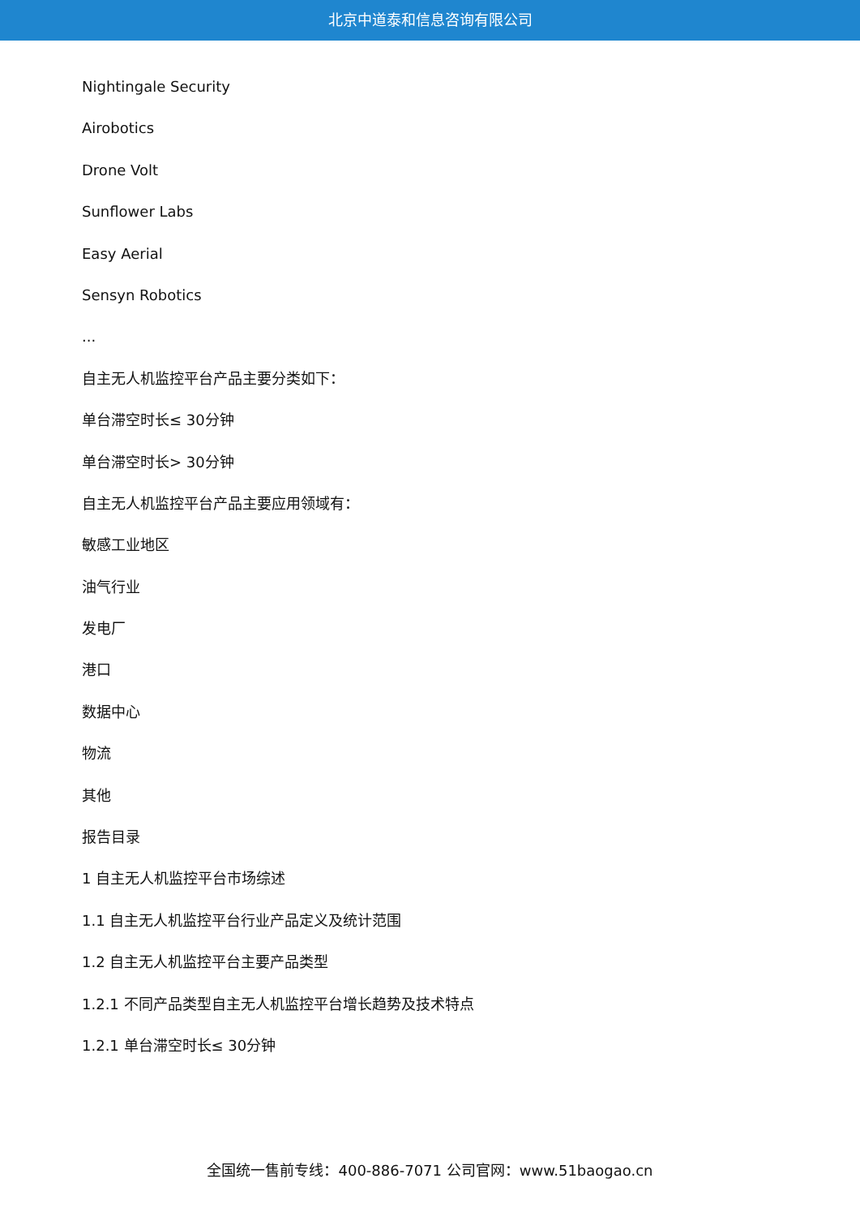北京中道泰和信息咨询有限公司
Nightingale Security
Airobotics
Drone Volt
Sunflower Labs
Easy Aerial
Sensyn Robotics
...
自主无人机监控平台产品主要分类如下：
单台滞空时长≤ 30分钟
单台滞空时长> 30分钟
自主无人机监控平台产品主要应用领域有：
敏感工业地区
油气行业
发电厂
港口
数据中心
物流
其他
报告目录
1 自主无人机监控平台市场综述
1.1 自主无人机监控平台行业产品定义及统计范围
1.2 自主无人机监控平台主要产品类型
1.2.1 不同产品类型自主无人机监控平台增长趋势及技术特点
1.2.1 单台滞空时长≤ 30分钟
全国统一售前专线：400-886-7071 公司官网：www.51baogao.cn